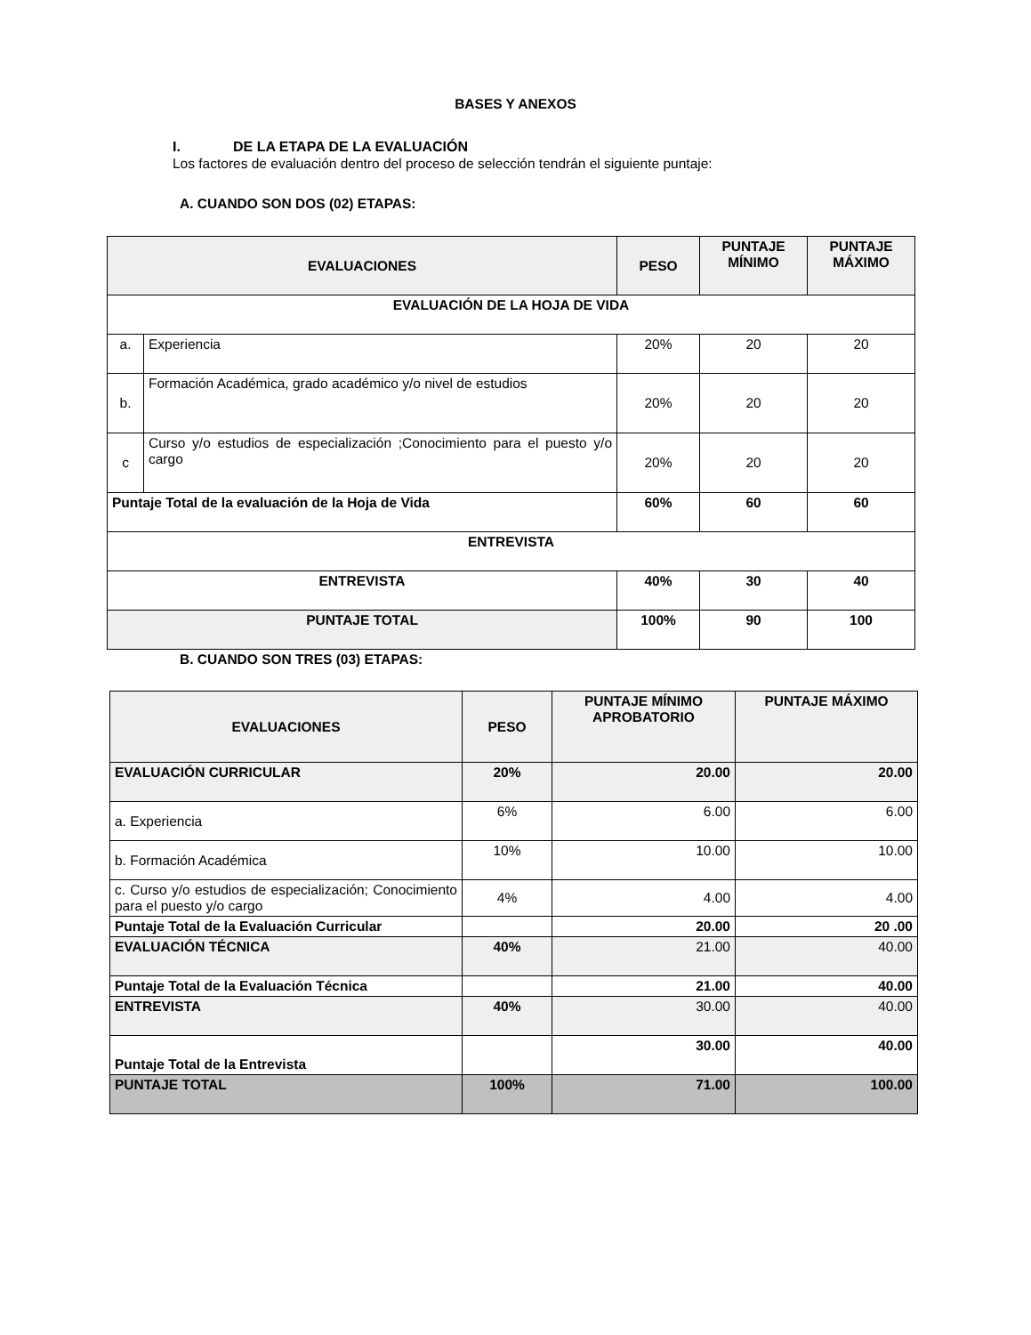BASES Y ANEXOS
I. DE LA ETAPA DE LA EVALUACIÓN
Los factores de evaluación dentro del proceso de selección tendrán el siguiente puntaje:
A. CUANDO SON DOS (02) ETAPAS:
| EVALUACIONES | | PESO | PUNTAJE MÍNIMO | PUNTAJE MÁXIMO |
| --- | --- | --- | --- | --- |
| EVALUACIÓN DE LA HOJA DE VIDA | | | | |
| a. | Experiencia | 20% | 20 | 20 |
| b. | Formación Académica, grado académico y/o nivel de estudios | 20% | 20 | 20 |
| c | Curso y/o estudios de especialización ;Conocimiento para el puesto y/o cargo | 20% | 20 | 20 |
| Puntaje Total de la evaluación de la Hoja de Vida | | 60% | 60 | 60 |
| ENTREVISTA | | | | |
| ENTREVISTA | | 40% | 30 | 40 |
| PUNTAJE TOTAL | | 100% | 90 | 100 |
B. CUANDO SON TRES (03) ETAPAS:
| EVALUACIONES | PESO | PUNTAJE MÍNIMO APROBATORIO | PUNTAJE MÁXIMO |
| --- | --- | --- | --- |
| EVALUACIÓN CURRICULAR | 20% | 20.00 | 20.00 |
| a. Experiencia | 6% | 6.00 | 6.00 |
| b. Formación Académica | 10% | 10.00 | 10.00 |
| c. Curso y/o estudios de especialización; Conocimiento para el puesto y/o cargo | 4% | 4.00 | 4.00 |
| Puntaje Total de la Evaluación Curricular | | 20.00 | 20 .00 |
| EVALUACIÓN TÉCNICA | 40% | 21.00 | 40.00 |
| Puntaje Total de la Evaluación Técnica | | 21.00 | 40.00 |
| ENTREVISTA | 40% | 30.00 | 40.00 |
| Puntaje Total de la Entrevista | | 30.00 | 40.00 |
| PUNTAJE TOTAL | 100% | 71.00 | 100.00 |